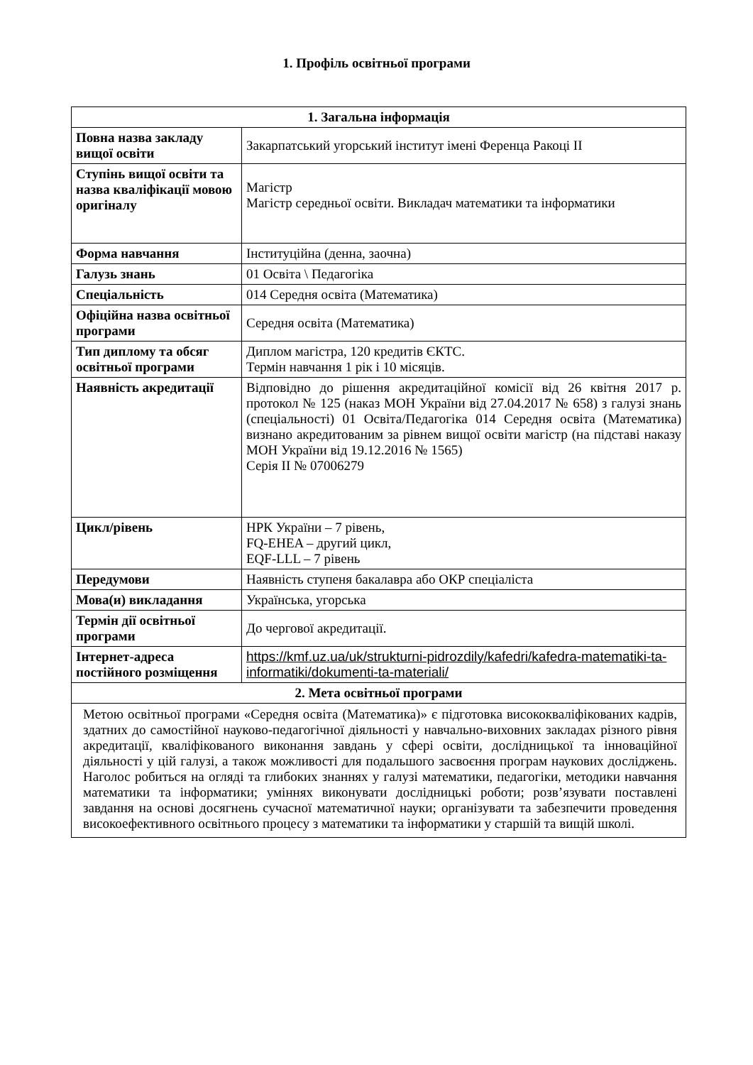1. Профіль освітньої програми
| 1. Загальна інформація | |
| --- | --- |
| Повна назва закладу вищої освіти | Закарпатський угорський інститут імені Ференца Ракоці ІІ |
| Ступінь вищої освіти та назва кваліфікації мовою оригіналу | Магістр Магістр середньої освіти. Викладач математики та інформатики |
| Форма навчання | Інституційна (денна, заочна) |
| Галузь знань | 01 Освіта \ Педагогіка |
| Спеціальність | 014 Середня освіта (Математика) |
| Офіційна назва освітньої програми | Середня освіта (Математика) |
| Тип диплому та обсяг освітньої програми | Диплом магістра, 120 кредитів ЄКТС. Термін навчання 1 рік і 10 місяців. |
| Наявність акредитації | Відповідно до рішення акредитаційної комісії від 26 квітня 2017 р. протокол № 125 (наказ МОН України від 27.04.2017 № 658) з галузі знань (спеціальності) 01 Освіта/Педагогіка 014 Середня освіта (Математика) визнано акредитованим за рівнем вищої освіти магістр (на підставі наказу МОН України від 19.12.2016 № 1565) Серія ІІ № 07006279 |
| Цикл/рівень | НРК України – 7 рівень, FQ-EHEA – другий цикл, EQF-LLL – 7 рівень |
| Передумови | Наявність ступеня бакалавра або ОКР спеціаліста |
| Мова(и) викладання | Українська, угорська |
| Термін дії освітньої програми | До чергової акредитації. |
| Інтернет-адреса постійного розміщення | https://kmf.uz.ua/uk/strukturni-pidrozdily/kafedri/kafedra-matematiki-ta-informatiki/dokumenti-ta-materiali/ |
| 2. Мета освітньої програми | |
| Метою освітньої програми «Середня освіта (Математика)» є підготовка висококваліфікованих кадрів, здатних до самостійної науково-педагогічної діяльності у навчально-виховних закладах різного рівня акредитації, кваліфікованого виконання завдань у сфері освіти, дослідницької та інноваційної діяльності у цій галузі, а також можливості для подальшого засвоєння програм наукових досліджень. Наголос робиться на огляді та глибоких знаннях у галузі математики, педагогіки, методики навчання математики та інформатики; уміннях виконувати дослідницькі роботи; розв’язувати поставлені завдання на основі досягнень сучасної математичної науки; організувати та забезпечити проведення високоефективного освітнього процесу з математики та інформатики у старшій та вищій школі. | |